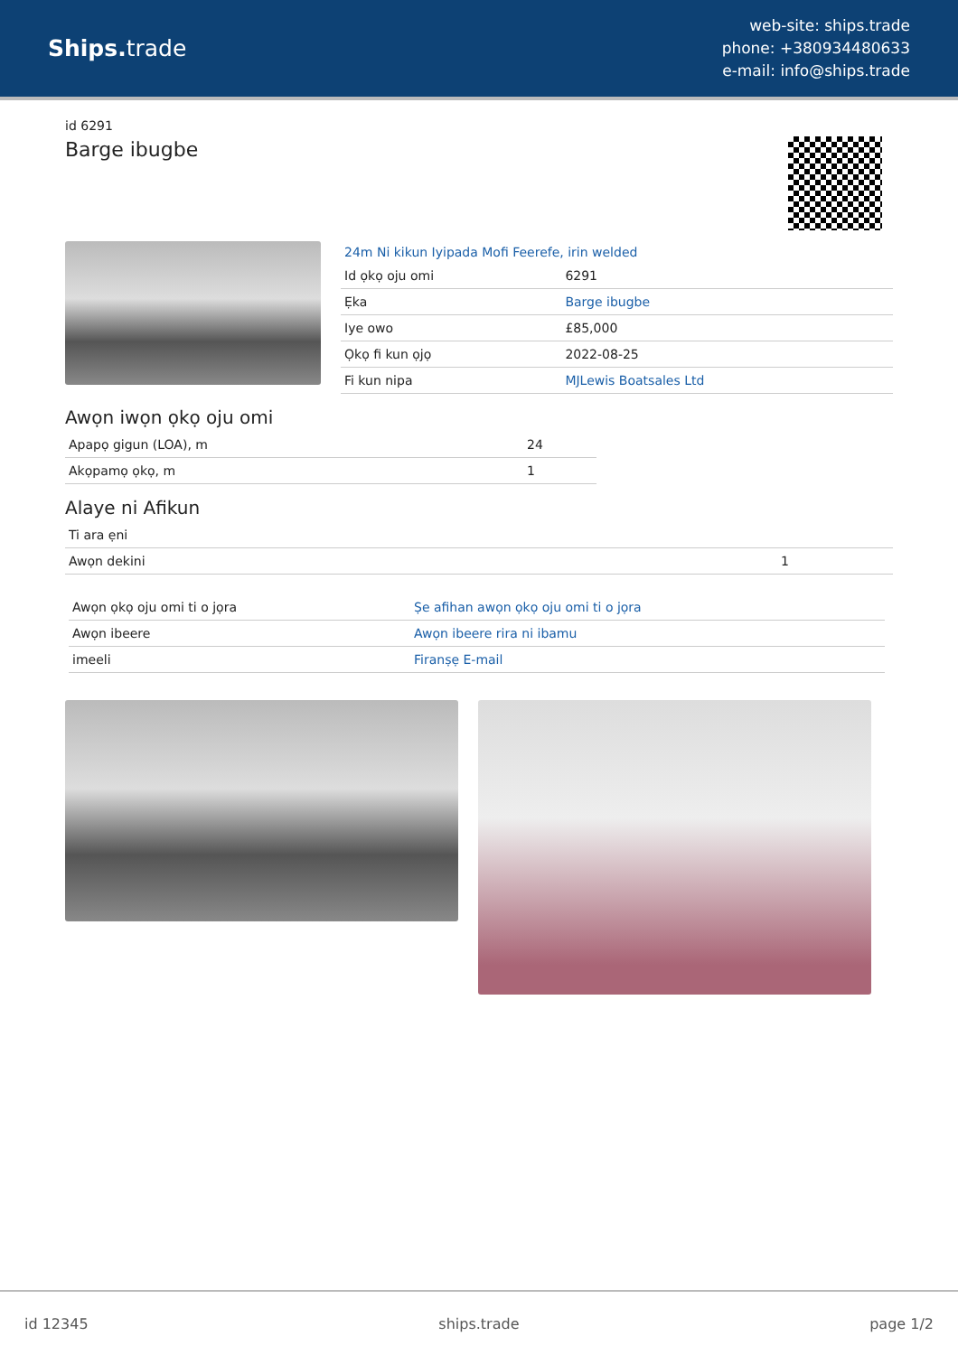Ships. trade
web-site: ships.trade
phone: +380934480633
e-mail: info@ships.trade
id 6291
Barge ibugbe
24m Ni kikun Iyipada Mofi Feerefe, irin welded
| Id ọkọ oju omi | 6291 |
| Ẹka | Barge ibugbe |
| Iye owo | £85,000 |
| Ọkọ fi kun ọjọ | 2022-08-25 |
| Fi kun nipa | MJLewis Boatsales Ltd |
Awọn iwọn ọkọ oju omi
| Apapọ gigun (LOA), m | 24 |
| Akọpamọ ọkọ, m | 1 |
Alaye ni Afikun
| Ti ara ẹni | |
| Awọn dekini | 1 |
| Awọn ọkọ oju omi ti o jọra | Ṣe afihan awọn ọkọ oju omi ti o jọra |
| Awọn ibeere | Awọn ibeere rira ni ibamu |
| imeeli | Firanṣẹ E-mail |
id 12345 ships.trade page 1/2